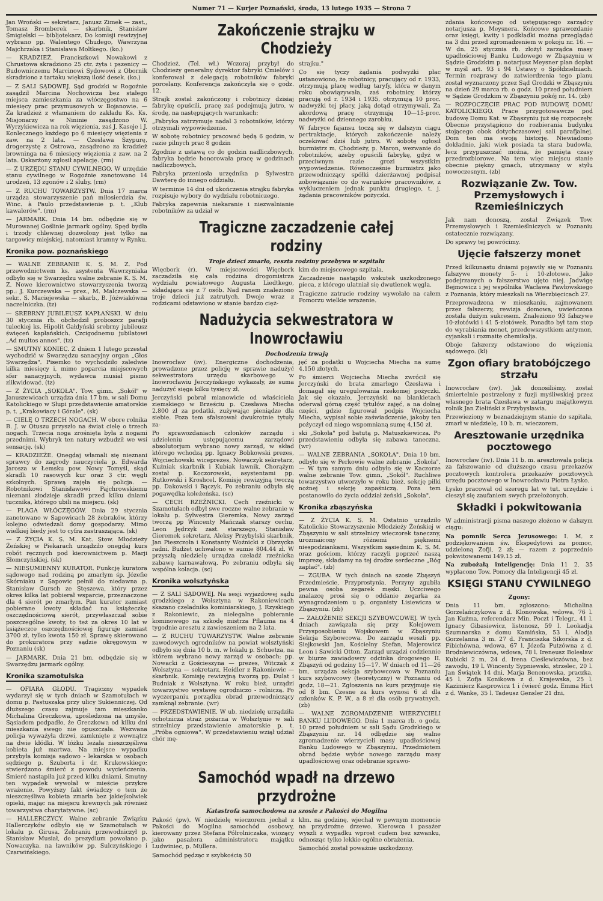Numer 71 — Kurjer Poznański, środa, 13 lutego 1935 — Strona 7
Jan Wroński — sekretarz, Janusz Zimek — zast., Tomasz Bromberek — skarbnik, Stanisław Śmigielski — bibljotekarz. Do komisji rewizyjnej wybrano pp. Walentego Chudego, Wawrzyna Majchrzaka i Stanisława Moltkego. (ko.)
— KRADZIEŻ. Franciszkowi Nowakowi z Chrustowa skradziono 25 ctr. żyta i pszenicy — Budowniczemu Marcinowi Sydowowi z Obornik skradziono z tartaku większą ilość desek. (ko.)
— Z SALI SĄDOWEJ. Sąd grodzki w Rogoźnie zasądził Marcina Nochowicza bez stałego miejsca zamieszkania za włóczęgostwo na 6 miesięcy prac przymusowych w Bojanowie. — Za kradzież z włamaniem do zakładu Ks. Ks. Misjonarzy w Nininie zasądzono W. Wyrzykiewicza na rok więzienia, zaś J. Kaseje i J. Konlecznego każdego po 6 miesięcy więzienia z zaw. na 2 lata. — Czesława Szypurę, drogerzystę z Ostrowa, zasądzono za kradzież browninga na 6 miesięcy więzienia z zaw. na 2 lata. Oskarżony zgłosił apelację. (rm)
— Z URZĘDU STANU CYWILNEGO. W urzędzie stanu cywilnego w Rogoźnie zanotowano 14 urodzeń, 13 zgonów i 2 śluby. (rm)
— Z RUCHU TOWARZYSTW. Dnia 17 marca urządza stowarzyszenie pań miłosierdzia św. Winc. à Paulo przedstawienie p. t. „Klub kawalerów". (rm)
— JARMARK. Dnia 14 bm. odbędzie się w Murowanej Goślinie jarmark ogólny. Spęd bydła i trzody chlewnej dozwolony jest tylko na targowicy miejskiej, natomiast kramny w Rynku.
Kronika pow. poznańskiego
— WALNE ZEBRANIE K. S. M. Z. Pod przewodnictwem ks. asystenta Wawrzyniaka odbyło się w Swarzędzu walne zebranie K. S. M. Z. Nowe kierownictwo stowarzyszenia tworzą pp.: J. Kurczewska — prez., M. Malczewska — sekr., S. Maciejewska — skarb., B. Jóźwiakówna naczelniczka. (tz)
— SREBRNY JUBILEUSZ KAPŁAŃSKI. W dniu 30 stycznia rb. obchodził proboszcz parafji tuleckiej ks. Hipolit Gałdyński srebrny jubileusz święceń kapłańskich. Czcigodnemu jubilatowi „Ad multos annos". (tz)
— SMUTNY KONIEC. Z dniem 1 lutego przestał wychodzić w Swarzędzu sanacyjny organ „Głos Swarzędza". Pisemko to wychodziło zaledwie kilka miesięcy i, mimo poparcia miejscowych sfer sanacyjnych, wydawca musiał pismo zlikwidować. (tz)
— Z ŻYCIA „SOKOŁA". Tow. gimn. „Sokół" w Januszewicach urządza dnia 17 bm. w sali Domu Katolickiego w Słupi przedstawienie amatorskie p. t. „Krakowiacy i Górale". (sk)
— CIELĘ O TRZECH NOGACH. W obore rolnika B. J. w Otuszu przyszło na świat cielę o trzech nogach. Trzecia noga zrośnięta była z nogami przednimi. Wybryk ten natury wzbudził we wsi sensację. (sk)
— KRADZIEŻE. Onegdaj włamali się nieznani sprawcy do zagrody nauczyciela p. Edwarda Jarosza w Łemsku pow. Nowy Tomyśl, skąd skradli 10 rasowych kur oraz 3 ctr. węgli szkolnych. Sprawą zajęła się policja. — Robotnikowi Stanisławowi Pajchrowskiemu nieznani złodzieje skradli przed kilku dniami tucznika, którego ubili na miejscu. (sk)
— PLAGA WŁÓCZĘGÓW. Dnia 29 stycznia zanotowano w Sapowicach 28 żebraków, którzy kolejno odwiedzali domy gospodarzy. Mimo wielkiej biedy jest to cyfra zastraszająca. (sk)
— Z ŻYCIA K. S. M. Kat. Stow. Młodzieży Żeńskiej w Piekarach urządziło onegdaj kurs robót ręcznych pod kierownictwem p. Marji Słomczyńskiej. (sk)
— NIESUMIENNY KURATOR. Funkcję kuratora sądowego nad rodziną po zmarłym śp. Józefie Skórniaku z Sapowic pełnił do niedawna p. Stanisław Gursch ze Stęszewa, który przez okres kilka lat pobierał wsparcie, przeznaczone dla 4 sierót po zmarłym. Pan kurator zamiast pobierane kwoty składać na książeczkę oszczędnościową sierót, przywłaszczał sobie poszczególne kwoty, to też za okres 10 lat w książeczce oszczędnościowej figuruje zamiast 3700 zł. tylko kwota 150 zł. Sprawę skierowano do prokuratora przy sądzie okręgowym w Poznaniu (sk)
— JARMARK. Dnia 21 bm. odbędzie się w Swarzędzu jarmark ogólny.
Kronika szamotulska
— OFIARA GŁODU. Tragiczny wypadek wydarzył się w tych dniach w Szamotułach w domu p. Pastuszaka przy ulicy Sukienniczej. Od dłuższego czasu zajmuje tam mieszkanko Michalina Greczkowa, upośledzona na umyśle. Sąsiadom podpadło, że Greczkowa od kilku dni mieszkania swego nie opuszczała. Wezwana policja wyważyła drzwi, zamknięte z wewnątrz na dwie kłódki. W łóżku leżała nieszczęśliwa kobieta już martwa. Na miejsce wypadku przybyła komisja sądowo - lekarska w osobach sędziego p. Szuberta i dr. Krukowskiego; stwierdzono śmierć z powodu wycieńczenia. Śmierć nastąpiła już przed kilku dniami. Smutny ten wypadek wywołał w mieście przykre wrażenie. Powyższy fakt świadczy o tem że nieszczęśliwa kobieta zmarła bez jakiejkolwiek opieki, mając na miejscu krewnych jak również towarzystwa charytatywne. (sc)
— HALLERCZYCY. Walne zebranie Związku Hallerczyków odbyło się w Szamotułach w lokalu p. Girusa. Zebraniu przewodniczył p. Stanisław Musiał, do prezydium powołano p. Nowaczyka. na ławników pp. Sulczyńskiego i Czarwińskiego.
Zakończenie strajku w Chodzieży
Chodzież. (Tel. wł.) Wczoraj przybył do Chodzieży generalny dyrektor fabryki Ćmielów i konferował z delegacją robotników fabryki porcelany. Konferencja zakończyła się o godz. 12.
Strajk został zakończony i robotnicy dzisiaj fabrykę opuścili, pracę zaś podejmują jutro, w środę, na następujących warunkach:
„Fabryka zatrzymuje nadal 3 robotników, którzy otrzymali wypowiedzenie.
W sobotę robotnicy pracować będą 6 godzin, w razie pilnych prac 8 godzin
Zgodnie z ustawą co do godzin nadliczbowych, fabryka będzie honorowała pracę w godzinach nadliczbowych.
Fabryka przeniosła urzędnika p Sylwestra Dawterę do innego oddziału.
W terminie 14 dni od ukończenia strajku fabryka rozpisuje wybory do wydziału robotniczego.
Fabryka zapewnia niekaranie i niezwalnianie robotników za udział w
strajku."
Co się tyczy żądania podwyżki płac ustanowiono, że robotnicy, pracujący od r. 1933, otrzymują płacę według taryfy, która w danym roku obowiązywała, zaś robotnicy, którzy pracują od r. 1934 i 1935, otrzymują 10 proc. nadwyżki tej płacy, jaką dotąd otrzymywali. Za akordową pracę otrzymują 10—15-proc. nadwyżki od dziennego zarobku.
W fabryce fajansu toczą się w dalszym ciągu pertraktacje, których zakończenie należy oczekiwać dziś lub jutro. W sobotę ogłosił burmistrz m. Chodzieży, p. Maron, wezwanie do robotników, ażeby opuścili fabrykę, gdyż w przeciwnym razie grozi wszystkim wypowiedzenie. Równocześnie burmistrz jako przewodniczący spółki dzierżawnej podpisał zobowiązanie co do warunków pracowników, z wykluczeniem jednak punktu drugiego, t. j. żądania pracowników pożyczki.
Tragiczne zaczadzenie całej rodziny
Troje dzieci zmarło, reszta rodziny przebywa w szpitalu
Więcbork (r). W miejscowości Więcbork zaczadziła się cała rodzina drogomistrza wydziału powiatowego Augusta Liedtkego, składająca się z 7 osób. Nad ranem znaleziono troje dzieci już zatrutych. Dwoje wraz z rodzicami odstawiono w stanie bardzo cięż-
kim do miejscowego szpitala.
Zaczadzenie nastąpiło wskutek uszkodzonego pieca, z którego ulatniał się dwutlenek węgla.
Tragiczne zatrucie rodziny wywołało na całem Pomorzu wielkie wrażenie.
Nadużycia sekwestratora w Inowrocławiu
Dochodzenia trwają
Inowrocław (iw). Energiczne dochodzenia, prowadzone przez policję w sprawie nadużyć sekwestratora urzędu skarbowego w Inowrocławiu Jerczyńskiego wykazały, że suma nadużyć sięga kilku tysięcy zł.
Jerczyński pobrał mianowicie od właściciela ziemskiego w Brześciu p. Czesława Miecha 2.800 zł za podatki, zużywając pieniądze dla siebie. Poza tem sfałszował dwukrotnie tytuły za-
jęć za podatki u Wojciecha Miecha na sumę 4.150 złotych.
Po śmierci Wojciecha Miecha zwrócił się Jerczyński do brata zmarłego Czesława i domagał się uregulowania rzekomej pożyczki. Jak się okazało, Jerczyński na blankietach oderwał górną część tytułów zajęć, a na dolnej części, gdzie figurował podpis Wojciecha Miecha, wypisał sobie zaświadczenie, jakoby ten pożyczył od niego wspomnianą sumę 4,150 zł.
Po sprawozdaniach członków zarządu i udzieleniu ustępującemu zarządowi absolutorjum wybrano nowy zarząd, w skład którego wchodzą pp. Ignacy Bobkowski prezes, Wojciechowski wiceprezes, Nowaczyk sekretarz, Kuźniak skarbnik i Kubiak ławnik. Chorążym został p. Koczorowski, asystentami pp. Rutkowski i Kroshcel. Komisję rewizyjną tworzą pp. Dakowski i Bączyk. Po zebraniu odbyła się pogawędka koleżeńska. (sc)
— CECH RZEŹNICKI. Cech rzeźnicki w Szamotułach odbył swe roczne walne zebranie w lokalu p. Sylwestra Gieremka. Nowy zarząd tworzą pp Wincenty Mańczak starszy cechu, Leon Jędrzyk zast. starszego, Stanisław Gieremek sekretarz, Aleksy Przybylski skarbnik, Jan Pieszczoła i Konstanty Woźnicki z Obrzycka radni. Budżet uchwalono w sumie 804.44 zł. W przyszłą niedzielę urządza czeladź rzeźnicka zabawę karnawałową. Po zebraniu odbyła się wspólna kolacja. (sc)
Kronika wolsztyńska
— Z SALI SĄDOWEJ. Na sesji wyjazdowej sądu grodzkiego z Wolsztyna w Rakoniewicach skazano czeladnika kominiarskiego, J. Rzyskiego z Rakoniewic, za nielegalne pobieranie kominowego na szkodę mistrza Pflauma na 4 tygodnie aresztu z zawieszeniem na 2 lata.
— Z RUCHU TOWARZYSTW. Walne zebranie zawodowych ogrodników na powiat wolsztyński odbyło się dnia 10 b. m. w lokalu p. Schuetza, na którem wybrano nowy zarząd w osobach: pp. Nowacki z Gościeszyna — prezes, Witczak z Wolsztyna — sekretarz, Heidler z Rakoniewic — skarbnik. Komisję rewizyjną tworzą pp. Dulat i Budniak z Wolsztyna. W roku bież. urządzi towarzystwo wystawę ogrodniczo - rolniczą. Po wyczerpaniu porządku obrad przewodniczący zamknął zebranie. (wr)
— PRZEDSTAWIENIE. W ub. niedzielę urządziła ochotnicza straż pożarna w Wolsztynie w sali strzelnicy przedstawienie amatorskie p. t. „Próba ogniowa". W przedstawieniu wziął udział chór mę-
ski „Sokoła" pod batutą p. Matuszkiewicza. Po przedstawieniu odbyła się zabawa taneczna. (wr)
— WALNE ZEBRANIA „SOKOŁA". Dnia 10 bm. odbyło się w Perkowie walne zebranie „Sokoła". — W tym samym dniu odbyło się w Kaczorze walne zebranie Tow. gimn. „Sokół". Ruchliwe towarzystwo utworzyło w roku bież. sekcję piłki nożnej i sekcję zapaśniczą. Poza tem postanowiło do życia oddział żeński „Sokoła".
Kronika zbąszyńska
— Z ŻYCIA K. S. M. Ostatnio urządziło Katolickie Stowarzyszenie Młodzieży Żeńskiej w Zbąszyniu w sali strzelnicy wieczorek taneczny, urozmaicony różnemi pięknemi niespodziankami. Wszystkim sąsiednim K. S. M. oraz gościom, którzy raczyli poprzeć naszą imprezę, składamy na tej drodze serdeczne „Bóg zapłać". (zb)
— ZGUBA. W tych dniach na szosie Zbąszyń Przedmieście, Przyprostynia. Perzyny zgubiła pewna osoba zegarek męski. Uczciwego znalazcę prosi się o oddanie zegarka za wynagrodzeniem u p. organisty Lisiewicza w Zbąszyniu. (zb)
— ZAŁOŻENIE SEKCJI SZYBOWCOWEJ. W tych dniach zawiązała się przy Kolejowem Przysposobieniu Wojskowem w Zbąszyniu Sekcja Szybowcowa. Do zarządu weszli pp. Siejkowski Jan, Kościelny Stefan, Majerowicz Leon i Sawicki Otton. Zarząd urządzi codziennie w biurze zawiadowcy odcinka drogowego II. Zbąszyń od godziny 15—17. W dniach od 11—26 bm. urządza sekcja szybowcowa w Poznaniu kurs szybowcowy (teoretyczny) w Poznaniu od godz. 18—21. Zgłoszenia na kurs przyjmuje się od 8 bm. Czesne za kurs wynosi 6 zł dla członków K. P. W., a 8 zł dla osób prywatnych. (zb)
— WALNE ZGROMADZENIE WIERZYCIELI BANKU LUDOWEGO. Dnia 1 marca rb. o godz. 10 przed południem w sali Sądu Grodzkiego w Zbąszyniu nr. 14 odbędzie się walne zgromadzenie wierzycieli masy upadłościowej Banku Ludowego w Zbąszyniu. Przedmiotem obrad będzie wybór nowego zarządu masy upadłościowej oraz odebranie sprawo-
Samochód wpadł na drzewo przydrożne
Katastrofa samochodowa na szosie z Pakości do Mogilna
Pakość (pw). W niedzielę wieczorem jechał z Pakości do Mogilna samochód osobowy, kierowany przez Stefana Półrolniczaka, wiozący jako pasażera administratora majątku Ludwiniec, p. Müllera.
Samochód pędząc z szybkością 50
klm. na godzinę, wjechał w pewnym momencie na przydrożne drzewo. Kierowca i pasażer wyszli z wypadku wprost cudem bez szwanku, odnosząc tylko lekkie ogólne obrażenia.
Samochód został poważnie uszkodzony.
zdania końcowego od ustępującego zarządcy notarjusza p. Meysnera. Końcowe sprawozdanie oraz księgi, kwity i podkładki można przeglądać na 3 dni przed zgromadzeniem w pokoju nr. 16. — W dn. 25 stycznia rb. złożył zarządca masy upadłościowej Banku Ludowego w Zbąszyniu w Sądzie Grodzkim p. notarjusz Meysner plan dopłat w myśl art. 93 i 94 Ustawy o Spółdzielniach. Termin rozprawy do zatwierdzenia tego planu został wyznaczony przez Sąd Grodzki w Zbąszyniu na dzień 29 marca rb. o godz. 10 przed południem w Sądzie Grodzkim w Zbąszyniu pokój nr. 14. (zb)
— ROZPOCZĘCIE PRAC POD BUDOWĘ DOMU KATOLICKIEGO. Prace przygotowawcze pod budowę Domu Kat. w Zbąszyniu już się rozpoczęły. Obecnie przystąpiono do rozbierania budynku stojącego obok dotychczasowej sali parafjalnej. Dom ten ma swoją historję. Niewiadomo dokładnie, jaki wiek posiada ta stara budowla, lecz przypuszczać można, że pamięta czasy przedrozbiorowe. Na tem więc miejscu stanie obecnie piękny gmach, utrzymany w stylu nowoczesnym. (zb)
Rozwiązanie Zw. Tow. Przemysłowych i Rzemieślniczych
Jak nam donoszą, został Związek Tow. Przemysłowych i Rzemieślniczych w Poznaniu ostatecznie rozwiązany.
Do sprawy tej powrócimy.
Ujęcie fałszerzy monet
Przed kilkunastu dniami pojawiły się w Poznaniu fałszywe monety 5- i 10-złotowe. Jako podejrzanych o fałszerstwo ujęto niej. Jadwigę Bejmowicz i jej wspólnika Wacława Pawłowskiego z Poznania, który mieszkali na Wierzbięcicach 27.
Przeprowadzona w mieszkaniu, zajmowanem przez fałszerzy, rewizja domowa, uwieńczona została dużym sukcesem. Znaleziono 93 fałszywe 10-złotówki i 41 5-złotówek. Ponadto był tam stop do wyrabiania monet, przedewszystkiem antymon, cyjankali i rozmaite chemikalja.
Oboje fałszerzy odstawiono do więzienia sądowego. (kl)
Zgon ofiary bratobójczego strzału
Inowrocław (iw). Jak donosiliśmy, został śmiertelnie postrzelony z fuzji myśliwskiej przez własnego brata Czesława w zatargu majątkowym rolnik Jan Zieliński z Przybysławia.
Przewieziony w beznadziejnym stanie do szpitala, zmarł w niedzielę, 10 b. m. wieczorem.
Aresztowanie urzędnika pocztowego
Inowrocław (iw). Dnia 11 b. m. aresztowała policja za fałszowanie od dłuższego czasu przekazów pocztowych kontrolera przekazów pocztowych urzędu pocztowego w Inowrocławiu Piotra Łysko.
Łysko pracował od szeregu lat w tut. urzędzie i cieszył się zaufaniem swych przełożonych.
Składki i pokwitowania
W administracji pisma naszego złożono w dalszym ciągu:
Na pomnik Serca Jezusowego: I. M. z podziękowaniem św. Ekspedytowi za pomoc, udzieloną Zofji, 2 zł; — razem z poprzednio pokwitowanemi 149.15 zł.
Na zubożałą inteligencję: Dnia 11 2. 35 wypłacono Tow. Pomocy dla Inteligencji 45 zł.
KSIĘGI STANU CYWILNEGO
Zgony:
Dnia 11 bm. zgłoszono: Michalina Gorzelańczykowa z d. Klonowska, wdowa, 76 l. Jan Kuźma, referendarz Min. Poczt i Telegr., 41 l. Ignacy Gibasiewicz, listonosz, 59 l. Leokadja Szumnarska z domu Kamińska, 53 l. Alodja Gorzelanna 3 m. 27 d. Franciszka Sikorska z d. Fibichówna, wdowa, 67 l. Józefa Putzówna z d. Brodniewiczówna, wdowa, 78 l. Ireneusz Bolesław Kubicki 2 m. 24 d. Irena Cieślewiczówna, bez zawodu, 19 l. Wincenty Sypniewski, strzelec, 20 l. Jan Świątek 14 dni. Marja Benenowska, praczka, 45 l. Zofja Konikowa z d. Krajewska, 25 l. Kazimierz Kasprowicz 1 i ćwierć godz. Emma Hirt z d. Wanke, 35 l. Tadeusz Gensler 21 dni.